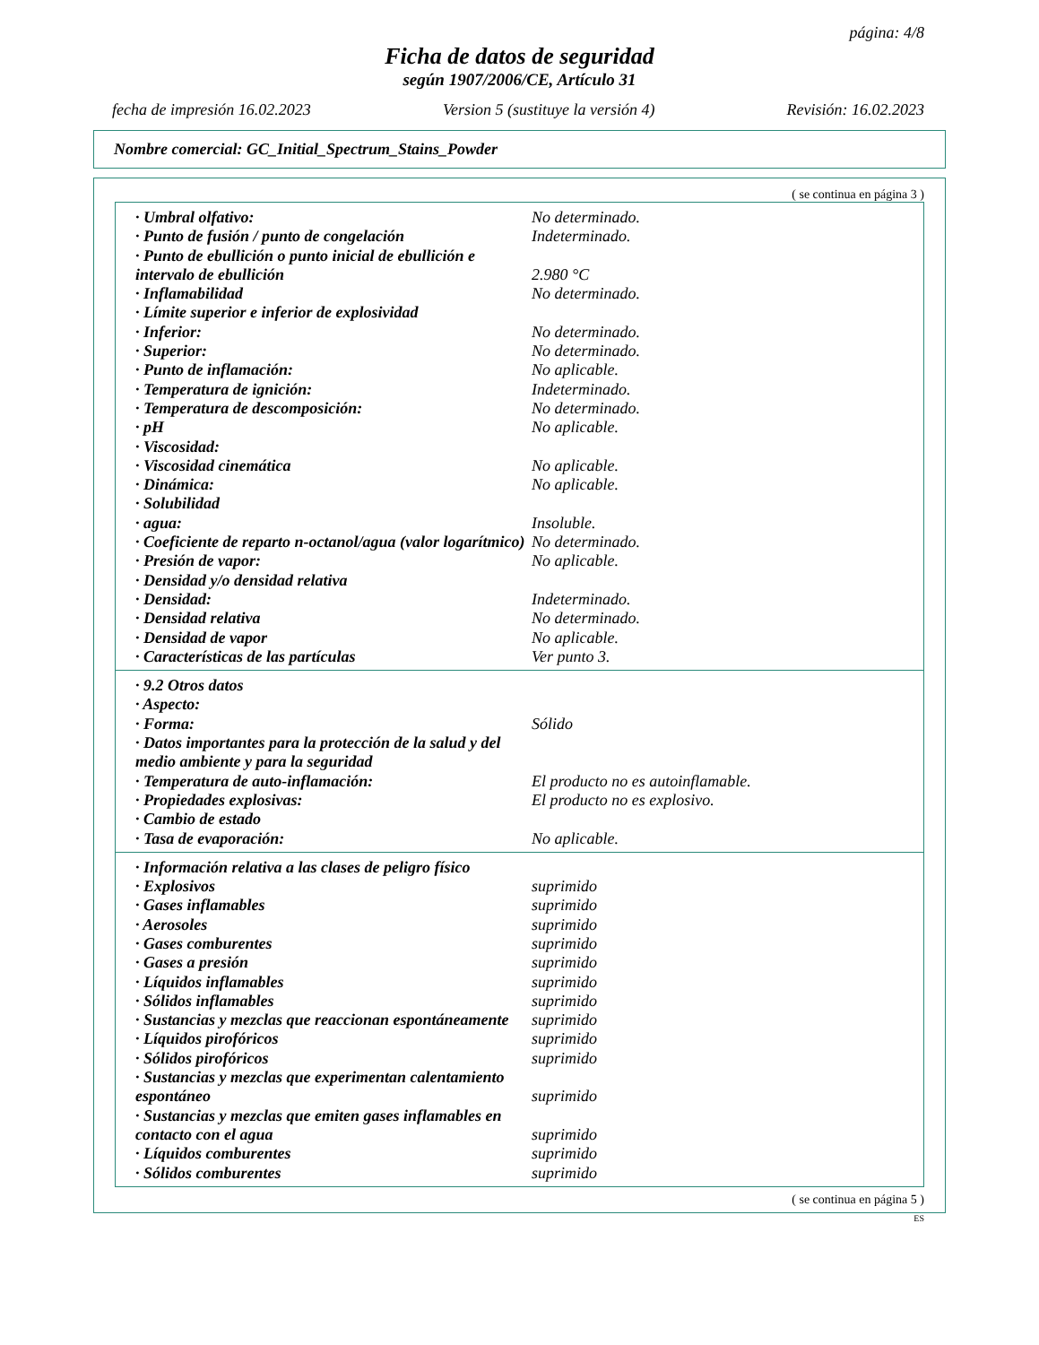página: 4/8
Ficha de datos de seguridad
según 1907/2006/CE, Artículo 31
fecha de impresión 16.02.2023 Version 5 (sustituye la versión 4) Revisión: 16.02.2023
Nombre comercial: GC_Initial_Spectrum_Stains_Powder
( se continua en página 3 )
| · Umbral olfativo: | No determinado. |
| · Punto de fusión / punto de congelación | Indeterminado. |
| · Punto de ebullición o punto inicial de ebullición e intervalo de ebullición | 2.980 °C |
| · Inflamabilidad | No determinado. |
| · Límite superior e inferior de explosividad | |
| · Inferior: | No determinado. |
| · Superior: | No determinado. |
| · Punto de inflamación: | No aplicable. |
| · Temperatura de ignición: | Indeterminado. |
| · Temperatura de descomposición: | No determinado. |
| · pH | No aplicable. |
| · Viscosidad: | |
| · Viscosidad cinemática | No aplicable. |
| · Dinámica: | No aplicable. |
| · Solubilidad | |
| · agua: | Insoluble. |
| · Coeficiente de reparto n-octanol/agua (valor logarítmico) | No determinado. |
| · Presión de vapor: | No aplicable. |
| · Densidad y/o densidad relativa | |
| · Densidad: | Indeterminado. |
| · Densidad relativa | No determinado. |
| · Densidad de vapor | No aplicable. |
| · Características de las partículas | Ver punto 3. |
| · 9.2 Otros datos | |
| · Aspecto: | |
| · Forma: | Sólido |
| · Datos importantes para la protección de la salud y del medio ambiente y para la seguridad | |
| · Temperatura de auto-inflamación: | El producto no es autoinflamable. |
| · Propiedades explosivas: | El producto no es explosivo. |
| · Cambio de estado | |
| · Tasa de evaporación: | No aplicable. |
| · Información relativa a las clases de peligro físico | |
| · Explosivos | suprimido |
| · Gases inflamables | suprimido |
| · Aerosoles | suprimido |
| · Gases comburentes | suprimido |
| · Gases a presión | suprimido |
| · Líquidos inflamables | suprimido |
| · Sólidos inflamables | suprimido |
| · Sustancias y mezclas que reaccionan espontáneamente | suprimido |
| · Líquidos pirofóricos | suprimido |
| · Sólidos pirofóricos | suprimido |
| · Sustancias y mezclas que experimentan calentamiento espontáneo | suprimido |
| · Sustancias y mezclas que emiten gases inflamables en contacto con el agua | suprimido |
| · Líquidos comburentes | suprimido |
| · Sólidos comburentes | suprimido |
( se continua en página 5 )
ES